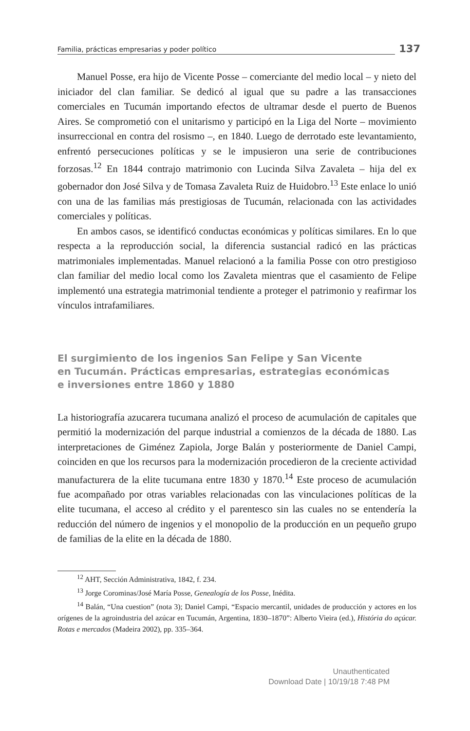Familia, prácticas empresarias y poder político 137
Manuel Posse, era hijo de Vicente Posse – comerciante del medio local – y nieto del iniciador del clan familiar. Se dedicó al igual que su padre a las transacciones comerciales en Tucumán importando efectos de ultramar desde el puerto de Buenos Aires. Se comprometió con el unitarismo y participó en la Liga del Norte – movimiento insurreccional en contra del rosismo –, en 1840. Luego de derrotado este levantamiento, enfrentó persecuciones políticas y se le impusieron una serie de contribuciones forzosas.<sup>12</sup> En 1844 contrajo matrimonio con Lucinda Silva Zavaleta – hija del ex gobernador don José Silva y de Tomasa Zavaleta Ruiz de Huidobro.<sup>13</sup> Este enlace lo unió con una de las familias más prestigiosas de Tucumán, relacionada con las actividades comerciales y políticas.
En ambos casos, se identificó conductas económicas y políticas similares. En lo que respecta a la reproducción social, la diferencia sustancial radicó en las prácticas matrimoniales implementadas. Manuel relacionó a la familia Posse con otro prestigioso clan familiar del medio local como los Zavaleta mientras que el casamiento de Felipe implementó una estrategia matrimonial tendiente a proteger el patrimonio y reafirmar los vínculos intrafamiliares.
El surgimiento de los ingenios San Felipe y San Vicente
en Tucumán. Prácticas empresarias, estrategias económicas
e inversiones entre 1860 y 1880
La historiografía azucarera tucumana analizó el proceso de acumulación de capitales que permitió la modernización del parque industrial a comienzos de la década de 1880. Las interpretaciones de Giménez Zapiola, Jorge Balán y posteriormente de Daniel Campi, coinciden en que los recursos para la modernización procedieron de la creciente actividad manufacturera de la elite tucumana entre 1830 y 1870.<sup>14</sup> Este proceso de acumulación fue acompañado por otras variables relacionadas con las vinculaciones políticas de la elite tucumana, el acceso al crédito y el parentesco sin las cuales no se entendería la reducción del número de ingenios y el monopolio de la producción en un pequeño grupo de familias de la elite en la década de 1880.
<sup>12</sup> AHT, Sección Administrativa, 1842, f. 234.
<sup>13</sup> Jorge Corominas/José María Posse, Genealogía de los Posse, Inédita.
<sup>14</sup> Balán, “Una cuestion” (nota 3); Daniel Campi, “Espacio mercantil, unidades de producción y actores en los orígenes de la agroindustria del azúcar en Tucumán, Argentina, 1830–1870”: Alberto Vieira (ed.), História do açúcar. Rotas e mercados (Madeira 2002), pp. 335–364.
Unauthenticated
Download Date | 10/19/18 7:48 PM